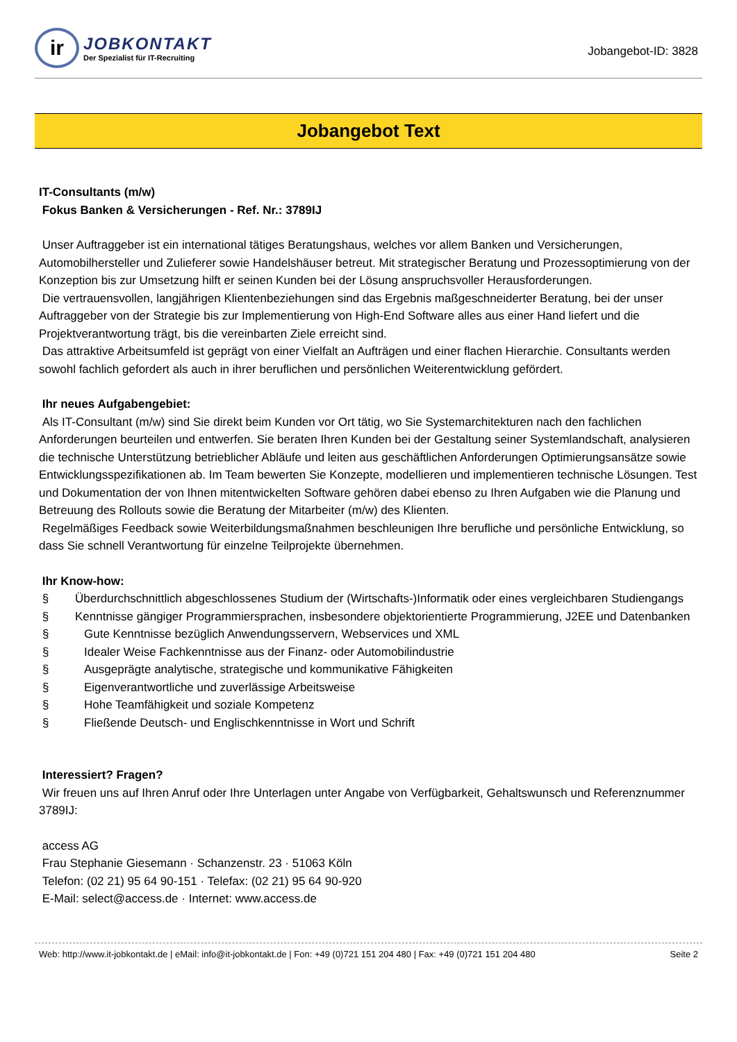ir
JOBKONTAKT
Der Spezialist für IT-Recruiting
Jobangebot-ID: 3828
Jobangebot Text
IT-Consultants (m/w)
Fokus Banken & Versicherungen - Ref. Nr.: 3789IJ
Unser Auftraggeber ist ein international tätiges Beratungshaus, welches vor allem Banken und Versicherungen, Automobilhersteller und Zulieferer sowie Handelshäuser betreut. Mit strategischer Beratung und Prozessoptimierung von der Konzeption bis zur Umsetzung hilft er seinen Kunden bei der Lösung anspruchsvoller Herausforderungen.
Die vertrauensvollen, langjährigen Klientenbeziehungen sind das Ergebnis maßgeschneiderter Beratung, bei der unser Auftraggeber von der Strategie bis zur Implementierung von High-End Software alles aus einer Hand liefert und die Projektverantwortung trägt, bis die vereinbarten Ziele erreicht sind.
Das attraktive Arbeitsumfeld ist geprägt von einer Vielfalt an Aufträgen und einer flachen Hierarchie. Consultants werden sowohl fachlich gefordert als auch in ihrer beruflichen und persönlichen Weiterentwicklung gefördert.
Ihr neues Aufgabengebiet:
Als IT-Consultant (m/w) sind Sie direkt beim Kunden vor Ort tätig, wo Sie Systemarchitekturen nach den fachlichen Anforderungen beurteilen und entwerfen. Sie beraten Ihren Kunden bei der Gestaltung seiner Systemlandschaft, analysieren die technische Unterstützung betrieblicher Abläufe und leiten aus geschäftlichen Anforderungen Optimierungsansätze sowie Entwicklungsspezifikationen ab. Im Team bewerten Sie Konzepte, modellieren und implementieren technische Lösungen. Test und Dokumentation der von Ihnen mitentwickelten Software gehören dabei ebenso zu Ihren Aufgaben wie die Planung und Betreuung des Rollouts sowie die Beratung der Mitarbeiter (m/w) des Klienten.
Regelmäßiges Feedback sowie Weiterbildungsmaßnahmen beschleunigen Ihre berufliche und persönliche Entwicklung, so dass Sie schnell Verantwortung für einzelne Teilprojekte übernehmen.
Ihr Know-how:
§ Überdurchschnittlich abgeschlossenes Studium der (Wirtschafts-)Informatik oder eines vergleichbaren Studiengangs
§ Kenntnisse gängiger Programmiersprachen, insbesondere objektorientierte Programmierung, J2EE und Datenbanken
§ Gute Kenntnisse bezüglich Anwendungsservern, Webservices und XML
§ Idealer Weise Fachkenntnisse aus der Finanz- oder Automobilindustrie
§ Ausgeprägte analytische, strategische und kommunikative Fähigkeiten
§ Eigenverantwortliche und zuverlässige Arbeitsweise
§ Hohe Teamfähigkeit und soziale Kompetenz
§ Fließende Deutsch- und Englischkenntnisse in Wort und Schrift
Interessiert? Fragen?
Wir freuen uns auf Ihren Anruf oder Ihre Unterlagen unter Angabe von Verfügbarkeit, Gehaltswunsch und Referenznummer 3789IJ:
access AG
Frau Stephanie Giesemann · Schanzenstr. 23 · 51063 Köln
Telefon: (02 21) 95 64 90-151 · Telefax: (02 21) 95 64 90-920
E-Mail: select@access.de · Internet: www.access.de
Web: http://www.it-jobkontakt.de | eMail: info@it-jobkontakt.de | Fon: +49 (0)721 151 204 480 | Fax: +49 (0)721 151 204 480 Seite 2